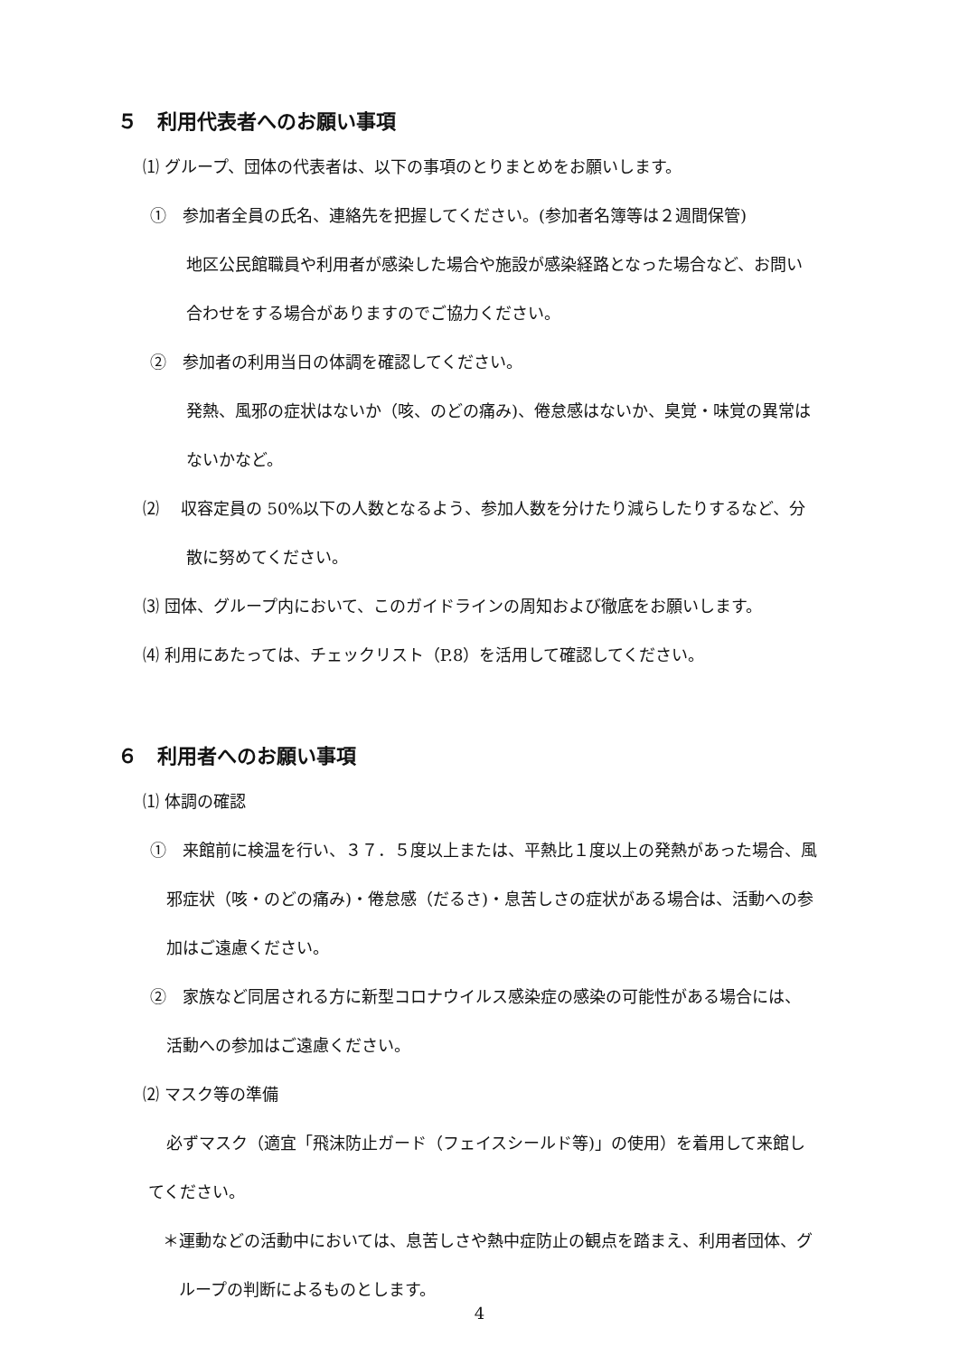５　利用代表者へのお願い事項
⑴ グループ、団体の代表者は、以下の事項のとりまとめをお願いします。
①　参加者全員の氏名、連絡先を把握してください。(参加者名簿等は２週間保管)
地区公民館職員や利用者が感染した場合や施設が感染経路となった場合など、お問い
合わせをする場合がありますのでご協力ください。
②　参加者の利用当日の体調を確認してください。
発熱、風邪の症状はないか（咳、のどの痛み)、倦怠感はないか、臭覚・味覚の異常は
ないかなど。
⑵　 収容定員の 50%以下の人数となるよう、参加人数を分けたり減らしたりするなど、分
散に努めてください。
⑶ 団体、グループ内において、このガイドラインの周知および徹底をお願いします。
⑷ 利用にあたっては、チェックリスト（P.8）を活用して確認してください。
６　利用者へのお願い事項
⑴ 体調の確認
①　来館前に検温を行い、３７．５度以上または、平熱比１度以上の発熱があった場合、風
邪症状（咳・のどの痛み)・倦怠感（だるさ)・息苦しさの症状がある場合は、活動への参
加はご遠慮ください。
②　家族など同居される方に新型コロナウイルス感染症の感染の可能性がある場合には、
活動への参加はご遠慮ください。
⑵ マスク等の準備
必ずマスク（適宜「飛沫防止ガード（フェイスシールド等)」の使用）を着用して来館し
てください。
＊運動などの活動中においては、息苦しさや熱中症防止の観点を踏まえ、利用者団体、グ
ループの判断によるものとします。
4